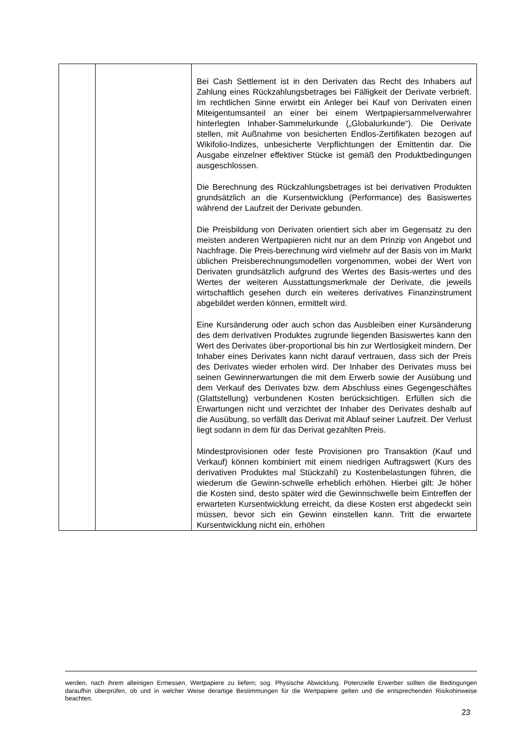| | | Bei Cash Settlement ist in den Derivaten das Recht des Inhabers auf Zahlung eines Rückzahlungsbetrages bei Fälligkeit der Derivate verbrieft. Im rechtlichen Sinne erwirbt ein Anleger bei Kauf von Derivaten einen Miteigentumsanteil an einer bei einem Wertpapiersammelverwahrer hinterlegten Inhaber-Sammelurkunde („Globalurkunde“). Die Derivate stellen, mit Außnahme von besicherten Endlos-Zertifikaten bezogen auf Wikifolio-Indizes, unbesicherte Verpflichtungen der Emittentin dar. Die Ausgabe einzelner effektiver Stücke ist gemäß den Produktbedingungen ausgeschlossen. Die Berechnung des Rückzahlungsbetrages ist bei derivativen Produkten grundsätzlich an die Kursentwicklung (Performance) des Basiswertes während der Laufzeit der Derivate gebunden. Die Preisbildung von Derivaten orientiert sich aber im Gegensatz zu den meisten anderen Wertpapieren nicht nur an dem Prinzip von Angebot und Nachfrage. Die Preis-berechnung wird vielmehr auf der Basis von im Markt üblichen Preisberechnungsmodellen vorgenommen, wobei der Wert von Derivaten grundsätzlich aufgrund des Wertes des Basis-wertes und des Wertes der weiteren Ausstattungsmerkmale der Derivate, die jeweils wirtschaftlich gesehen durch ein weiteres derivatives Finanzinstrument abgebildet werden können, ermittelt wird. Eine Kursänderung oder auch schon das Ausbleiben einer Kursänderung des dem derivativen Produktes zugrunde liegenden Basiswertes kann den Wert des Derivates über-proportional bis hin zur Wertlosigkeit mindern. Der Inhaber eines Derivates kann nicht darauf vertrauen, dass sich der Preis des Derivates wieder erholen wird. Der Inhaber des Derivates muss bei seinen Gewinnerwartungen die mit dem Erwerb sowie der Ausübung und dem Verkauf des Derivates bzw. dem Abschluss eines Gegengeschäftes (Glattstellung) verbundenen Kosten berücksichtigen. Erfüllen sich die Erwartungen nicht und verzichtet der Inhaber des Derivates deshalb auf die Ausübung, so verfällt das Derivat mit Ablauf seiner Laufzeit. Der Verlust liegt sodann in dem für das Derivat gezahlten Preis. Mindestprovisionen oder feste Provisionen pro Transaktion (Kauf und Verkauf) können kombiniert mit einem niedrigen Auftragswert (Kurs des derivativen Produktes mal Stückzahl) zu Kostenbelastungen führen, die wiederum die Gewinn-schwelle erheblich erhöhen. Hierbei gilt: Je höher die Kosten sind, desto später wird die Gewinnschwelle beim Eintreffen der erwarteten Kursentwicklung erreicht, da diese Kosten erst abgedeckt sein müssen, bevor sich ein Gewinn einstellen kann. Tritt die erwartete Kursentwicklung nicht ein, erhöhen |
werden, nach ihrem alleinigen Ermessen, Wertpapiere zu liefern; sog. Physische Abwicklung. Potenzielle Erwerber sollten die Bedingungen daraufhin überprüfen, ob und in welcher Weise derartige Bestimmungen für die Wertpapiere gelten und die entsprechenden Risikohinweise beachten.
23